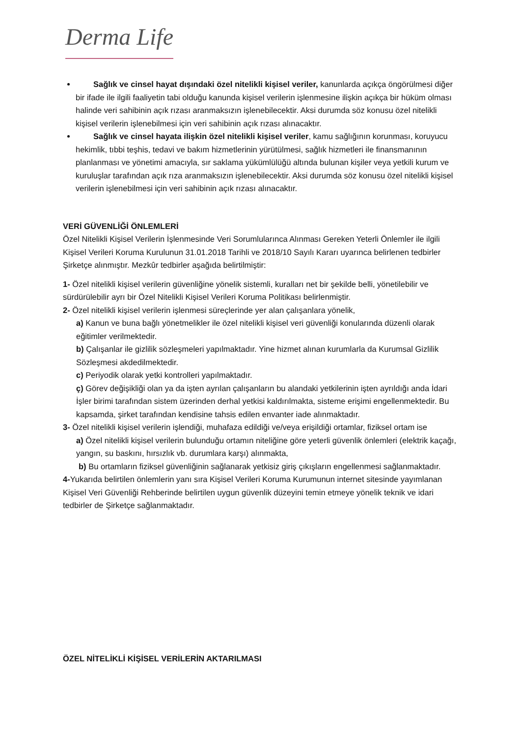Derma Life
Sağlık ve cinsel hayat dışındaki özel nitelikli kişisel veriler, kanunlarda açıkça öngörülmesi diğer bir ifade ile ilgili faaliyetin tabi olduğu kanunda kişisel verilerin işlenmesine ilişkin açıkça bir hüküm olması halinde veri sahibinin açık rızası aranmaksızın işlenebilecektir. Aksi durumda söz konusu özel nitelikli kişisel verilerin işlenebilmesi için veri sahibinin açık rızası alınacaktır.
Sağlık ve cinsel hayata ilişkin özel nitelikli kişisel veriler, kamu sağlığının korunması, koruyucu hekimlik, tıbbi teşhis, tedavi ve bakım hizmetlerinin yürütülmesi, sağlık hizmetleri ile finansmanının planlanması ve yönetimi amacıyla, sır saklama yükümlülüğü altında bulunan kişiler veya yetkili kurum ve kuruluşlar tarafından açık rıza aranmaksızın işlenebilecektir. Aksi durumda söz konusu özel nitelikli kişisel verilerin işlenebilmesi için veri sahibinin açık rızası alınacaktır.
VERİ GÜVENLİĞİ ÖNLEMLERİ
Özel Nitelikli Kişisel Verilerin İşlenmesinde Veri Sorumlularınca Alınması Gereken Yeterli Önlemler ile ilgili Kişisel Verileri Koruma Kurulunun 31.01.2018 Tarihli ve 2018/10 Sayılı Kararı uyarınca belirlenen tedbirler Şirketçe alınmıştır. Mezkûr tedbirler aşağıda belirtilmiştir:
1- Özel nitelikli kişisel verilerin güvenliğine yönelik sistemli, kuralları net bir şekilde belli, yönetilebilir ve sürdürülebilir ayrı bir Özel Nitelikli Kişisel Verileri Koruma Politikası belirlenmiştir.
2- Özel nitelikli kişisel verilerin işlenmesi süreçlerinde yer alan çalışanlara yönelik,
a) Kanun ve buna bağlı yönetmelikler ile özel nitelikli kişisel veri güvenliği konularında düzenli olarak eğitimler verilmektedir.
b) Çalışanlar ile gizlilik sözleşmeleri yapılmaktadır. Yine hizmet alınan kurumlarla da Kurumsal Gizlilik Sözleşmesi akdedilmektedir.
c) Periyodik olarak yetki kontrolleri yapılmaktadır.
ç) Görev değişikliği olan ya da işten ayrılan çalışanların bu alandaki yetkilerinin işten ayrıldığı anda İdari İşler birimi tarafından sistem üzerinden derhal yetkisi kaldırılmakta, sisteme erişimi engellenmektedir. Bu kapsamda, şirket tarafından kendisine tahsis edilen envanter iade alınmaktadır.
3- Özel nitelikli kişisel verilerin işlendiği, muhafaza edildiği ve/veya erişildiği ortamlar, fiziksel ortam ise
a) Özel nitelikli kişisel verilerin bulunduğu ortamın niteliğine göre yeterli güvenlik önlemleri (elektrik kaçağı, yangın, su baskını, hırsızlık vb. durumlara karşı) alınmakta,
b) Bu ortamların fiziksel güvenliğinin sağlanarak yetkisiz giriş çıkışların engellenmesi sağlanmaktadır.
4-Yukarıda belirtilen önlemlerin yanı sıra Kişisel Verileri Koruma Kurumunun internet sitesinde yayımlanan Kişisel Veri Güvenliği Rehberinde belirtilen uygun güvenlik düzeyini temin etmeye yönelik teknik ve idari tedbirler de Şirketçe sağlanmaktadır.
ÖZEL NİTELİKLİ KİŞİSEL VERİLERİN AKTARILMASI